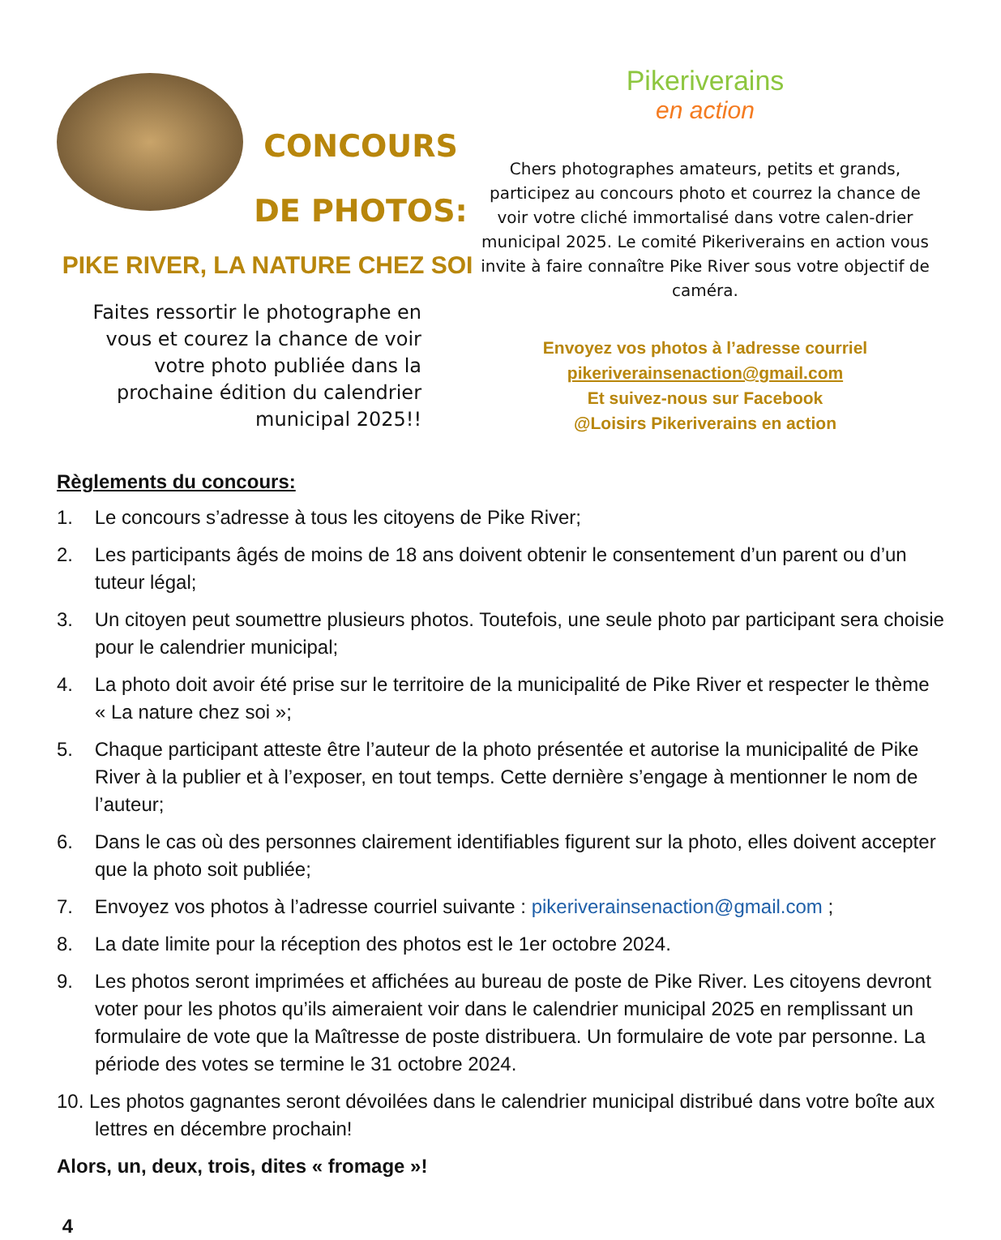CONCOURS
DE PHOTOS:
PIKE RIVER, LA NATURE CHEZ SOI
Faites ressortir le photographe en vous et courez la chance de voir votre photo publiée dans la prochaine édition du calendrier municipal 2025!!
Pikeriverains
en action
Chers photographes amateurs, petits et grands, participez au concours photo et courrez la chance de voir votre cliché immortalisé dans votre calen-drier municipal 2025. Le comité Pikeriverains en action vous invite à faire connaître Pike River sous votre objectif de caméra.
Envoyez vos photos à l’adresse courriel
pikeriverainsenaction@gmail.com
Et suivez-nous sur Facebook
@Loisirs Pikeriverains en action
Règlements du concours:
1. Le concours s’adresse à tous les citoyens de Pike River;
2. Les participants âgés de moins de 18 ans doivent obtenir le consentement d’un parent ou d’un tuteur légal;
3. Un citoyen peut soumettre plusieurs photos. Toutefois, une seule photo par participant sera choisie pour le calendrier municipal;
4. La photo doit avoir été prise sur le territoire de la municipalité de Pike River et respecter le thème « La nature chez soi »;
5. Chaque participant atteste être l’auteur de la photo présentée et autorise la municipalité de Pike River à la publier et à l’exposer, en tout temps. Cette dernière s’engage à mentionner le nom de l’auteur;
6. Dans le cas où des personnes clairement identifiables figurent sur la photo, elles doivent accepter que la photo soit publiée;
7. Envoyez vos photos à l’adresse courriel suivante : pikeriverainsenaction@gmail.com ;
8. La date limite pour la réception des photos est le 1er octobre 2024.
9. Les photos seront imprimées et affichées au bureau de poste de Pike River. Les citoyens devront voter pour les photos qu’ils aimeraient voir dans le calendrier municipal 2025 en remplissant un formulaire de vote que la Maîtresse de poste distribuera. Un formulaire de vote par personne. La période des votes se termine le 31 octobre 2024.
10. Les photos gagnantes seront dévoilées dans le calendrier municipal distribué dans votre boîte aux lettres en décembre prochain!
Alors, un, deux, trois, dites « fromage »!
4